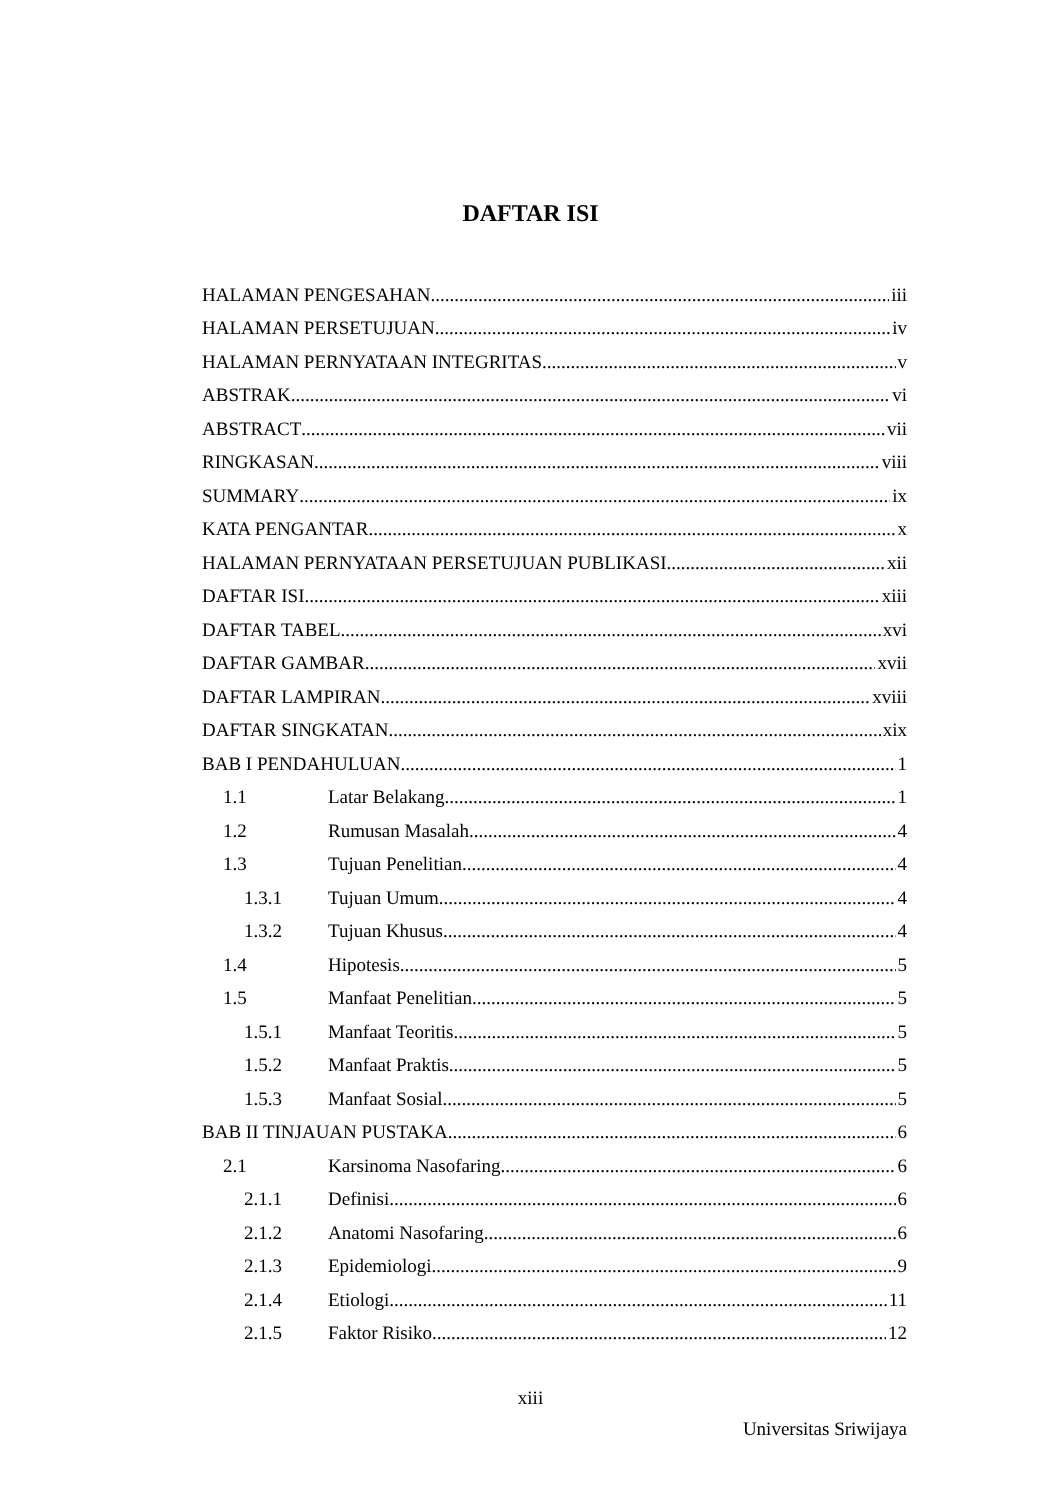DAFTAR ISI
HALAMAN PENGESAHAN iii
HALAMAN PERSETUJUAN iv
HALAMAN PERNYATAAN INTEGRITAS v
ABSTRAK vi
ABSTRACT vii
RINGKASAN viii
SUMMARY ix
KATA PENGANTAR x
HALAMAN PERNYATAAN PERSETUJUAN PUBLIKASI xii
DAFTAR ISI xiii
DAFTAR TABEL xvi
DAFTAR GAMBAR xvii
DAFTAR LAMPIRAN xviii
DAFTAR SINGKATAN xix
BAB I PENDAHULUAN 1
1.1 Latar Belakang 1
1.2 Rumusan Masalah 4
1.3 Tujuan Penelitian 4
1.3.1 Tujuan Umum 4
1.3.2 Tujuan Khusus 4
1.4 Hipotesis 5
1.5 Manfaat Penelitian 5
1.5.1 Manfaat Teoritis 5
1.5.2 Manfaat Praktis 5
1.5.3 Manfaat Sosial 5
BAB II TINJAUAN PUSTAKA 6
2.1 Karsinoma Nasofaring 6
2.1.1 Definisi 6
2.1.2 Anatomi Nasofaring 6
2.1.3 Epidemiologi 9
2.1.4 Etiologi 11
2.1.5 Faktor Risiko 12
xiii
Universitas Sriwijaya